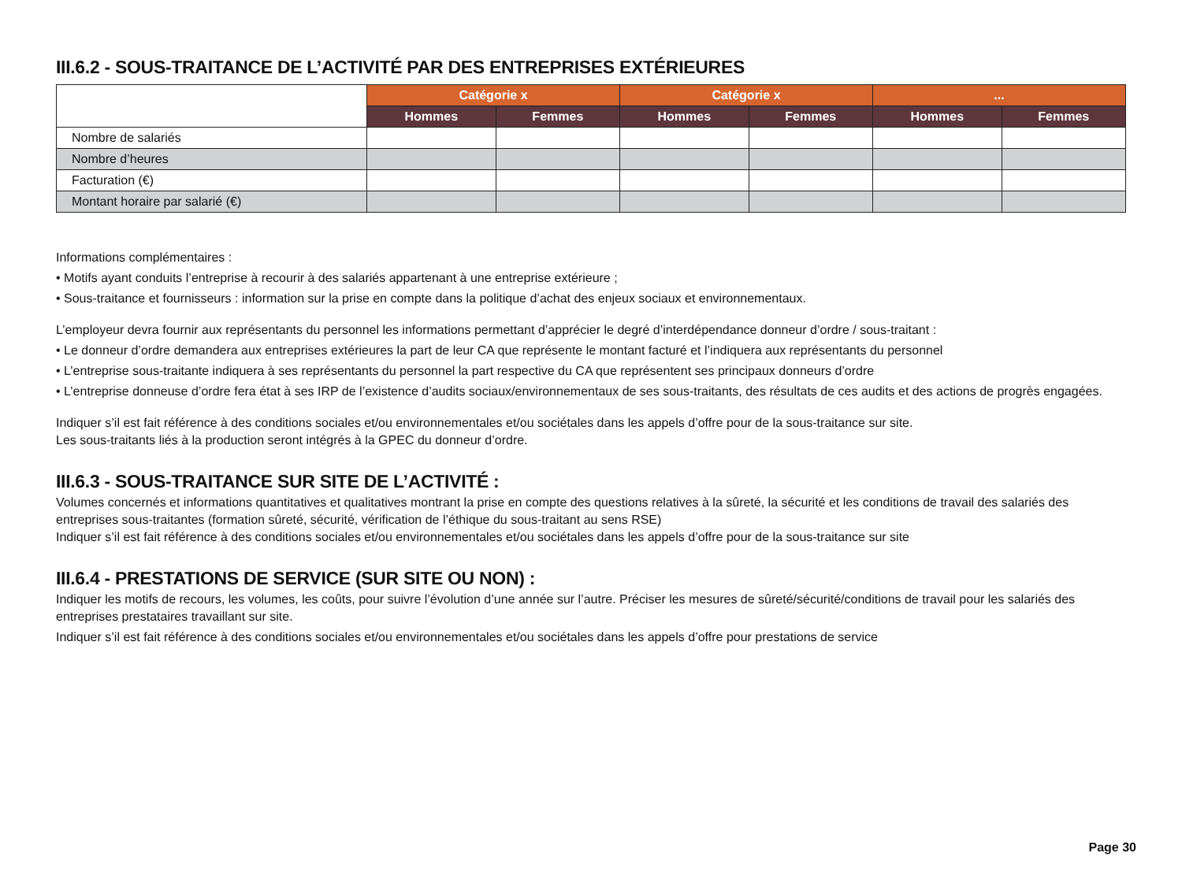III.6.2 - SOUS-TRAITANCE DE L’ACTIVITÉ PAR DES ENTREPRISES EXTÉRIEURES
| | Catégorie x | | Catégorie x | | ... | |
| --- | --- | --- | --- | --- | --- | --- |
| | Hommes | Femmes | Hommes | Femmes | Hommes | Femmes |
| Nombre de salariés | | | | | | |
| Nombre d’heures | | | | | | |
| Facturation (€) | | | | | | |
| Montant horaire par salarié (€) | | | | | | |
Informations complémentaires :
• Motifs ayant conduits l’entreprise à recourir à des salariés appartenant à une entreprise extérieure ;
• Sous-traitance et fournisseurs : information sur la prise en compte dans la politique d’achat des enjeux sociaux et environnementaux.
L’employeur devra fournir aux représentants du personnel les informations permettant d’apprécier le degré d’interdépendance donneur d’ordre / sous-traitant :
• Le donneur d’ordre demandera aux entreprises extérieures la part de leur CA que représente le montant facturé et l’indiquera aux représentants du personnel
• L’entreprise sous-traitante indiquera à ses représentants du personnel la part respective du CA que représentent ses principaux donneurs d’ordre
• L’entreprise donneuse d’ordre fera état à ses IRP de l’existence d’audits sociaux/environnementaux de ses sous-traitants, des résultats de ces audits et des actions de progrès engagées.
Indiquer s’il est fait référence à des conditions sociales et/ou environnementales et/ou sociétales dans les appels d’offre pour de la sous-traitance sur site.
Les sous-traitants liés à la production seront intégrés à la GPEC du donneur d’ordre.
III.6.3 - SOUS-TRAITANCE SUR SITE DE L’ACTIVITÉ :
Volumes concernés et informations quantitatives et qualitatives montrant la prise en compte des questions relatives à la sûreté, la sécurité et les conditions de travail des salariés des entreprises sous-traitantes (formation sûreté, sécurité, vérification de l’éthique du sous-traitant au sens RSE)
Indiquer s’il est fait référence à des conditions sociales et/ou environnementales et/ou sociétales dans les appels d’offre pour de la sous-traitance sur site
III.6.4 - PRESTATIONS DE SERVICE (SUR SITE OU NON) :
Indiquer les motifs de recours, les volumes, les coûts, pour suivre l’évolution d’une année sur l’autre. Préciser les mesures de sûreté/sécurité/conditions de travail pour les salariés des entreprises prestataires travaillant sur site.
Indiquer s’il est fait référence à des conditions sociales et/ou environnementales et/ou sociétales dans les appels d’offre pour prestations de service
Page 30